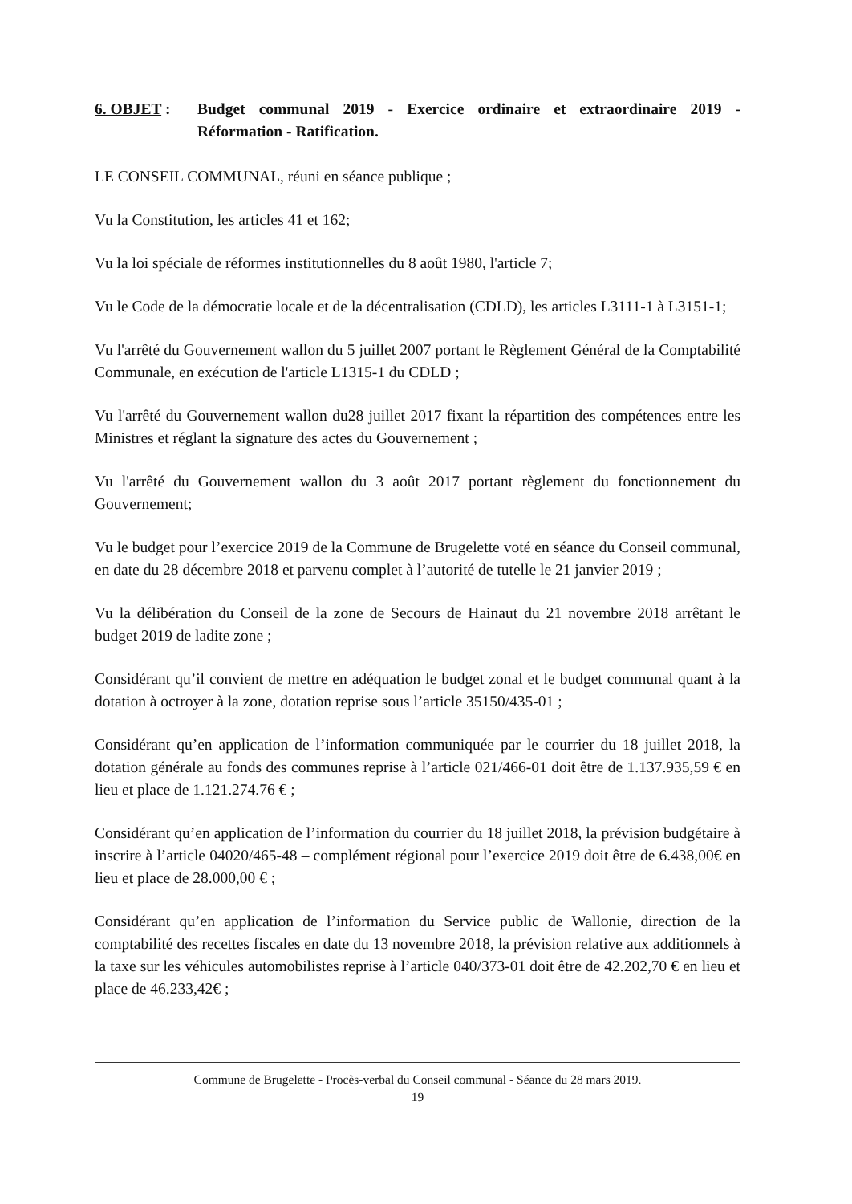6. OBJET : Budget communal 2019 - Exercice ordinaire et extraordinaire 2019 - Réformation - Ratification.
LE CONSEIL COMMUNAL, réuni en séance publique ;
Vu la Constitution, les articles 41 et 162;
Vu la loi spéciale de réformes institutionnelles du 8 août 1980, l'article 7;
Vu le Code de la démocratie locale et de la décentralisation (CDLD), les articles L3111-1 à L3151-1;
Vu l'arrêté du Gouvernement wallon du 5 juillet 2007 portant le Règlement Général de la Comptabilité Communale, en exécution de l'article L1315-1 du CDLD ;
Vu l'arrêté du Gouvernement wallon du28 juillet 2017 fixant la répartition des compétences entre les Ministres et réglant la signature des actes du Gouvernement ;
Vu l'arrêté du Gouvernement wallon du 3 août 2017 portant règlement du fonctionnement du Gouvernement;
Vu le budget pour l’exercice 2019 de la Commune de Brugelette voté en séance du Conseil communal, en date du 28 décembre 2018 et parvenu complet à l’autorité de tutelle le 21 janvier 2019 ;
Vu la délibération du Conseil de la zone de Secours de Hainaut du 21 novembre 2018 arrêtant le budget 2019 de ladite zone ;
Considérant qu’il convient de mettre en adéquation le budget zonal et le budget communal quant à la dotation à octroyer à la zone, dotation reprise sous l’article 35150/435-01 ;
Considérant qu’en application de l’information communiquée par le courrier du 18 juillet 2018, la dotation générale au fonds des communes reprise à l’article 021/466-01 doit être de 1.137.935,59 € en lieu et place de 1.121.274.76 € ;
Considérant qu’en application de l’information du courrier du 18 juillet 2018, la prévision budgétaire à inscrire à l’article 04020/465-48 – complément régional pour l’exercice 2019 doit être de 6.438,00€ en lieu et place de 28.000,00 € ;
Considérant qu’en application de l’information du Service public de Wallonie, direction de la comptabilité des recettes fiscales en date du 13 novembre 2018, la prévision relative aux additionnels à la taxe sur les véhicules automobilistes reprise à l’article 040/373-01 doit être de 42.202,70 € en lieu et place de 46.233,42€ ;
Commune de Brugelette - Procès-verbal du Conseil communal - Séance du 28 mars 2019.
19